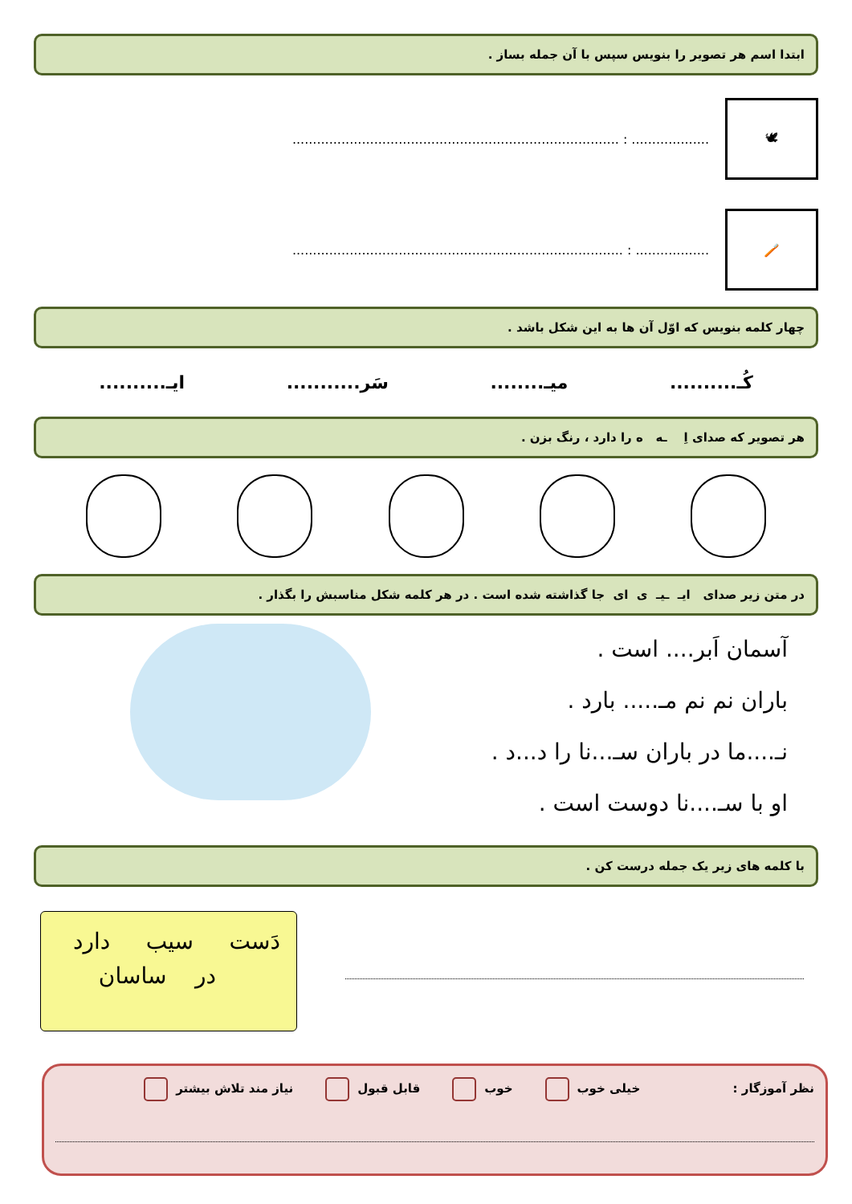ابتدا اسم هر تصویر را بنویس سپس با آن جمله بساز .
🕊
................... : ................................................................................
🪥
.................. : .................................................................................
چهار کلمه بنویس که اوّل آن ها به این شکل باشد .
کُـ.......... میـ........ سَر........... ایـ..........
هر تصویر که صدای اِ ـه ه را دارد ، رنگ بزن .
در متن زیر صدای ایـ ـیـ ی ای جا گذاشته شده است . در هر کلمه شکل مناسبش را بگذار .
آسمان اَبر.... است .
باران نم نم مـ..... بارد .
نـ....ما در باران سـ...نا را د...د .
او با سـ....نا دوست است .
با کلمه های زیر یک جمله درست کن .
دَست سیب دارد
در ساسان
نظر آموزگار : خیلی خوب خوب قابل قبول نیاز مند تلاش بیشتر